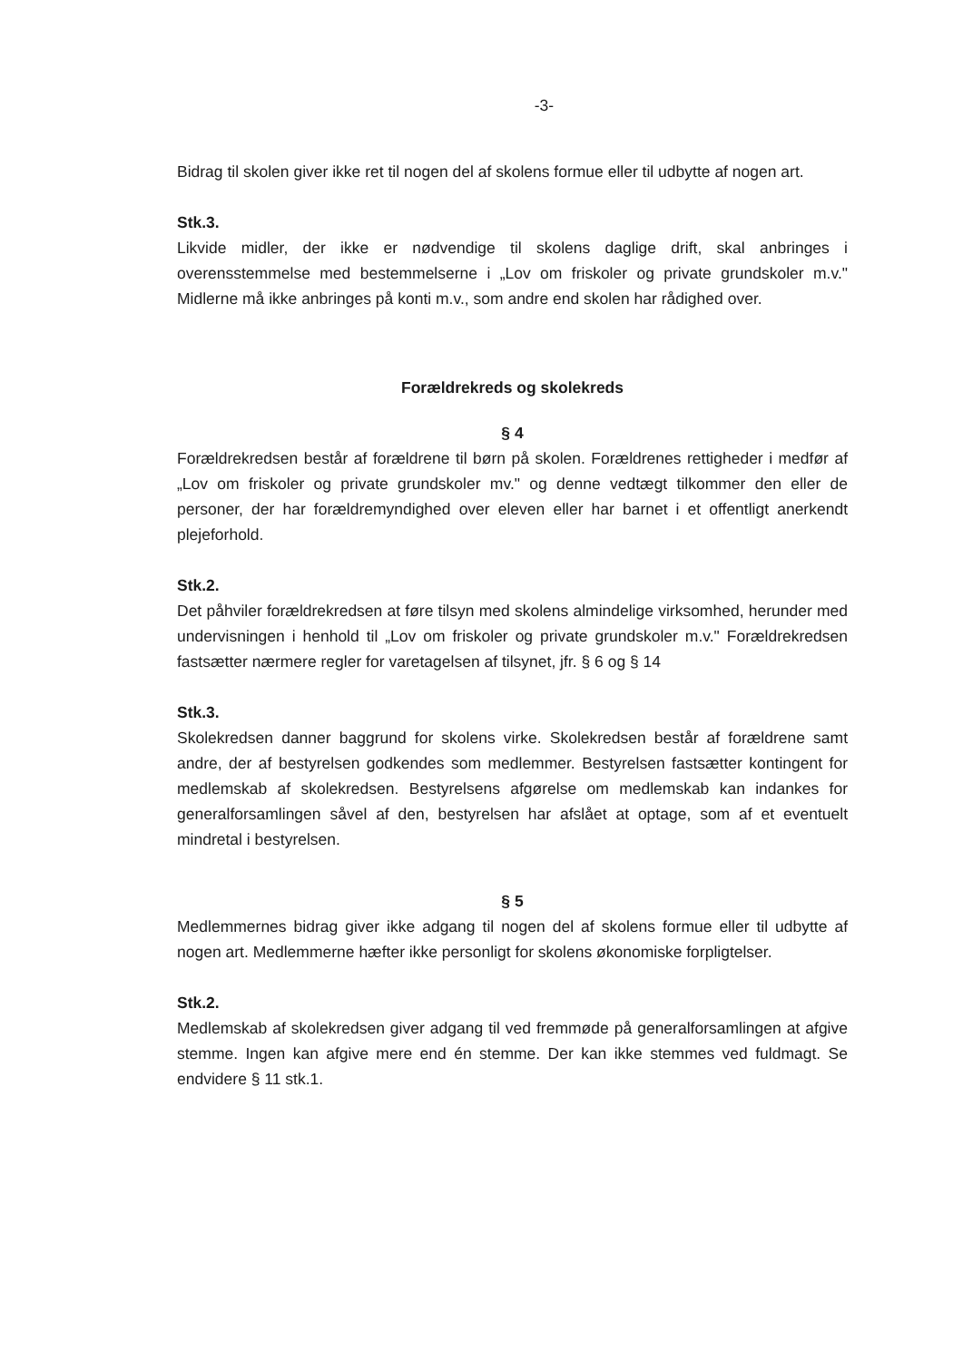-3-
Bidrag til skolen giver ikke ret til nogen del af skolens formue eller til udbytte af nogen art.
Stk.3.
Likvide midler, der ikke er nødvendige til skolens daglige drift, skal anbringes i overensstemmelse med bestemmelserne i „Lov om friskoler og private grundskoler m.v." Midlerne må ikke anbringes på konti m.v., som andre end skolen har rådighed over.
Forældrekreds og skolekreds
§ 4
Forældrekredsen består af forældrene til børn på skolen. Forældrenes rettigheder i medfør af „Lov om friskoler og private grundskoler mv." og denne vedtægt tilkommer den eller de personer, der har forældremyndighed over eleven eller har barnet i et offentligt anerkendt plejeforhold.
Stk.2.
Det påhviler forældrekredsen at føre tilsyn med skolens almindelige virksomhed, herunder med undervisningen i henhold til „Lov om friskoler og private grundskoler m.v." Forældrekredsen fastsætter nærmere regler for varetagelsen af tilsynet, jfr. § 6 og § 14
Stk.3.
Skolekredsen danner baggrund for skolens virke. Skolekredsen består af forældrene samt andre, der af bestyrelsen godkendes som medlemmer. Bestyrelsen fastsætter kontingent for medlemskab af skolekredsen. Bestyrelsens afgørelse om medlemskab kan indankes for generalforsamlingen såvel af den, bestyrelsen har afslået at optage, som af et eventuelt mindretal i bestyrelsen.
§ 5
Medlemmernes bidrag giver ikke adgang til nogen del af skolens formue eller til udbytte af nogen art. Medlemmerne hæfter ikke personligt for skolens økonomiske forpligtelser.
Stk.2.
Medlemskab af skolekredsen giver adgang til ved fremmøde på generalforsamlingen at afgive stemme. Ingen kan afgive mere end én stemme. Der kan ikke stemmes ved fuldmagt. Se endvidere § 11 stk.1.